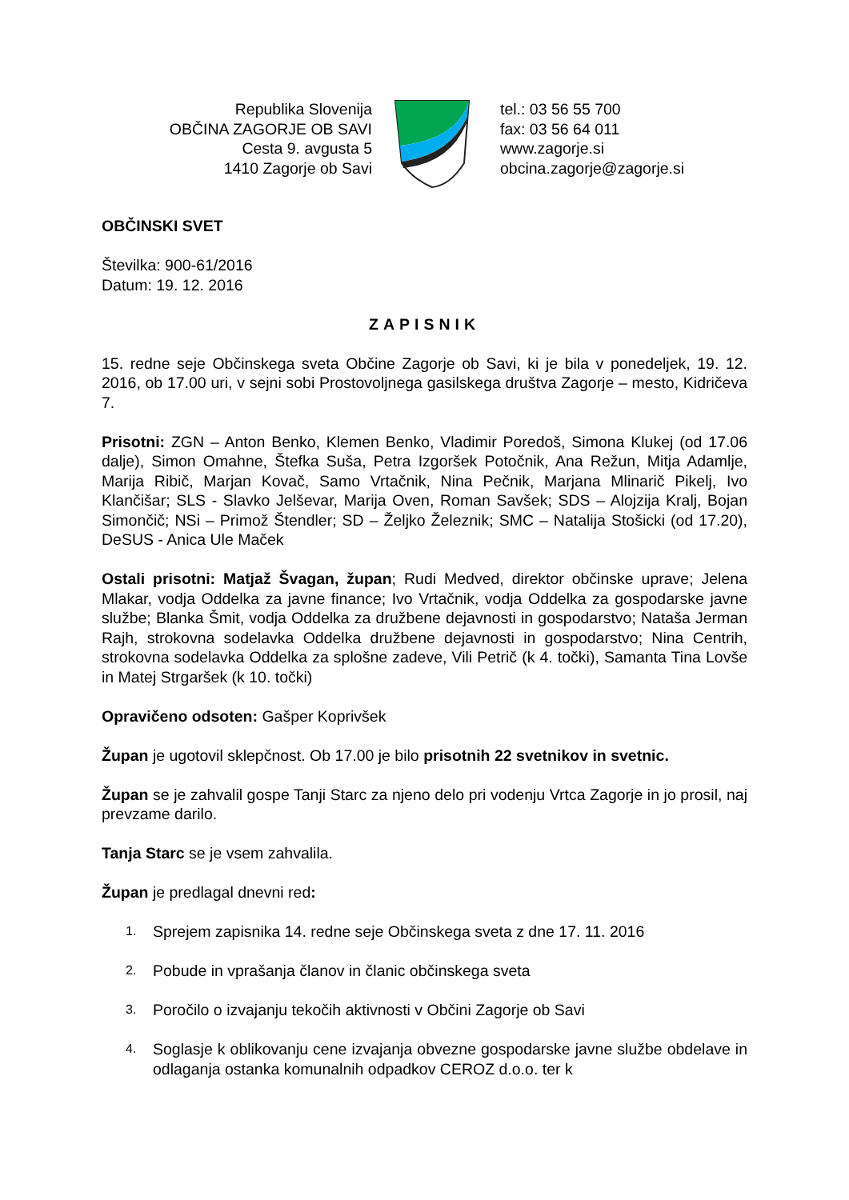Republika Slovenija
OBČINA ZAGORJE OB SAVI
Cesta 9. avgusta 5
1410 Zagorje ob Savi
tel.: 03 56 55 700
fax: 03 56 64 011
www.zagorje.si
obcina.zagorje@zagorje.si
OBČINSKI SVET
Številka: 900-61/2016
Datum: 19. 12. 2016
ZAPISNIK
15. redne seje Občinskega sveta Občine Zagorje ob Savi, ki je bila v ponedeljek, 19. 12. 2016, ob 17.00 uri, v sejni sobi Prostovoljnega gasilskega društva Zagorje – mesto, Kidričeva 7.
Prisotni: ZGN – Anton Benko, Klemen Benko, Vladimir Poredoš, Simona Klukej (od 17.06 dalje), Simon Omahne, Štefka Suša, Petra Izgoršek Potočnik, Ana Režun, Mitja Adamlje, Marija Ribič, Marjan Kovač, Samo Vrtačnik, Nina Pečnik, Marjana Mlinarič Pikelj, Ivo Klančišar; SLS - Slavko Jelševar, Marija Oven, Roman Savšek; SDS – Alojzija Kralj, Bojan Simončič; NSi – Primož Štendler; SD – Željko Železnik; SMC – Natalija Stošicki (od 17.20), DeSUS - Anica Ule Maček
Ostali prisotni: Matjaž Švagan, župan; Rudi Medved, direktor občinske uprave; Jelena Mlakar, vodja Oddelka za javne finance; Ivo Vrtačnik, vodja Oddelka za gospodarske javne službe; Blanka Šmit, vodja Oddelka za družbene dejavnosti in gospodarstvo; Nataša Jerman Rajh, strokovna sodelavka Oddelka družbene dejavnosti in gospodarstvo; Nina Centrih, strokovna sodelavka Oddelka za splošne zadeve, Vili Petrič (k 4. točki), Samanta Tina Lovše in Matej Strgaršek (k 10. točki)
Opravičeno odsoten: Gašper Koprivšek
Župan je ugotovil sklepčnost. Ob 17.00 je bilo prisotnih 22 svetnikov in svetnic.
Župan se je zahvalil gospe Tanji Starc za njeno delo pri vodenju Vrtca Zagorje in jo prosil, naj prevzame darilo.
Tanja Starc se je vsem zahvalila.
Župan je predlagal dnevni red:
1. Sprejem zapisnika 14. redne seje Občinskega sveta z dne 17. 11. 2016
2. Pobude in vprašanja članov in članic občinskega sveta
3. Poročilo o izvajanju tekočih aktivnosti v Občini Zagorje ob Savi
4. Soglasje k oblikovanju cene izvajanja obvezne gospodarske javne službe obdelave in odlaganja ostanka komunalnih odpadkov CEROZ d.o.o. ter k